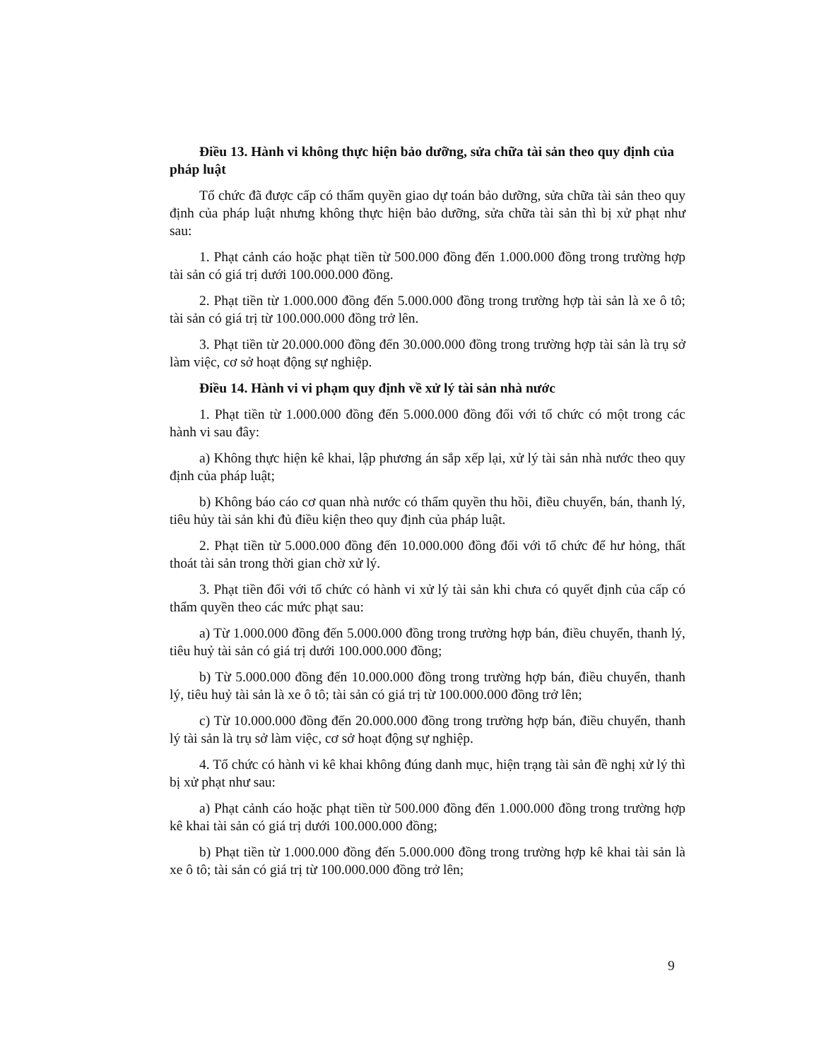Điều 13. Hành vi không thực hiện bảo dưỡng, sửa chữa tài sản theo quy định của pháp luật
Tổ chức đã được cấp có thẩm quyền giao dự toán bảo dưỡng, sửa chữa tài sản theo quy định của pháp luật nhưng không thực hiện bảo dưỡng, sửa chữa tài sản thì bị xử phạt như sau:
1. Phạt cảnh cáo hoặc phạt tiền từ 500.000 đồng đến 1.000.000 đồng trong trường hợp tài sản có giá trị dưới 100.000.000 đồng.
2. Phạt tiền từ 1.000.000 đồng đến 5.000.000 đồng trong trường hợp tài sản là xe ô tô; tài sản có giá trị từ 100.000.000 đồng trở lên.
3. Phạt tiền từ 20.000.000 đồng đến 30.000.000 đồng trong trường hợp tài sản là trụ sở làm việc, cơ sở hoạt động sự nghiệp.
Điều 14. Hành vi vi phạm quy định về xử lý tài sản nhà nước
1. Phạt tiền từ 1.000.000 đồng đến 5.000.000 đồng đối với tổ chức có một trong các hành vi sau đây:
a) Không thực hiện kê khai, lập phương án sắp xếp lại, xử lý tài sản nhà nước theo quy định của pháp luật;
b) Không báo cáo cơ quan nhà nước có thẩm quyền thu hồi, điều chuyển, bán, thanh lý, tiêu hủy tài sản khi đủ điều kiện theo quy định của pháp luật.
2. Phạt tiền từ 5.000.000 đồng đến 10.000.000 đồng đối với tổ chức để hư hỏng, thất thoát tài sản trong thời gian chờ xử lý.
3. Phạt tiền đối với tổ chức có hành vi xử lý tài sản khi chưa có quyết định của cấp có thẩm quyền theo các mức phạt sau:
a) Từ 1.000.000 đồng đến 5.000.000 đồng trong trường hợp bán, điều chuyển, thanh lý, tiêu huỷ tài sản có giá trị dưới 100.000.000 đồng;
b) Từ 5.000.000 đồng đến 10.000.000 đồng trong trường hợp bán, điều chuyển, thanh lý, tiêu huỷ tài sản là xe ô tô; tài sản có giá trị từ 100.000.000 đồng trở lên;
c) Từ 10.000.000 đồng đến 20.000.000 đồng trong trường hợp bán, điều chuyển, thanh lý tài sản là trụ sở làm việc, cơ sở hoạt động sự nghiệp.
4. Tổ chức có hành vi kê khai không đúng danh mục, hiện trạng tài sản đề nghị xử lý thì bị xử phạt như sau:
a) Phạt cảnh cáo hoặc phạt tiền từ 500.000 đồng đến 1.000.000 đồng trong trường hợp kê khai tài sản có giá trị dưới 100.000.000 đồng;
b) Phạt tiền từ 1.000.000 đồng đến 5.000.000 đồng trong trường hợp kê khai tài sản là xe ô tô; tài sản có giá trị từ 100.000.000 đồng trở lên;
9